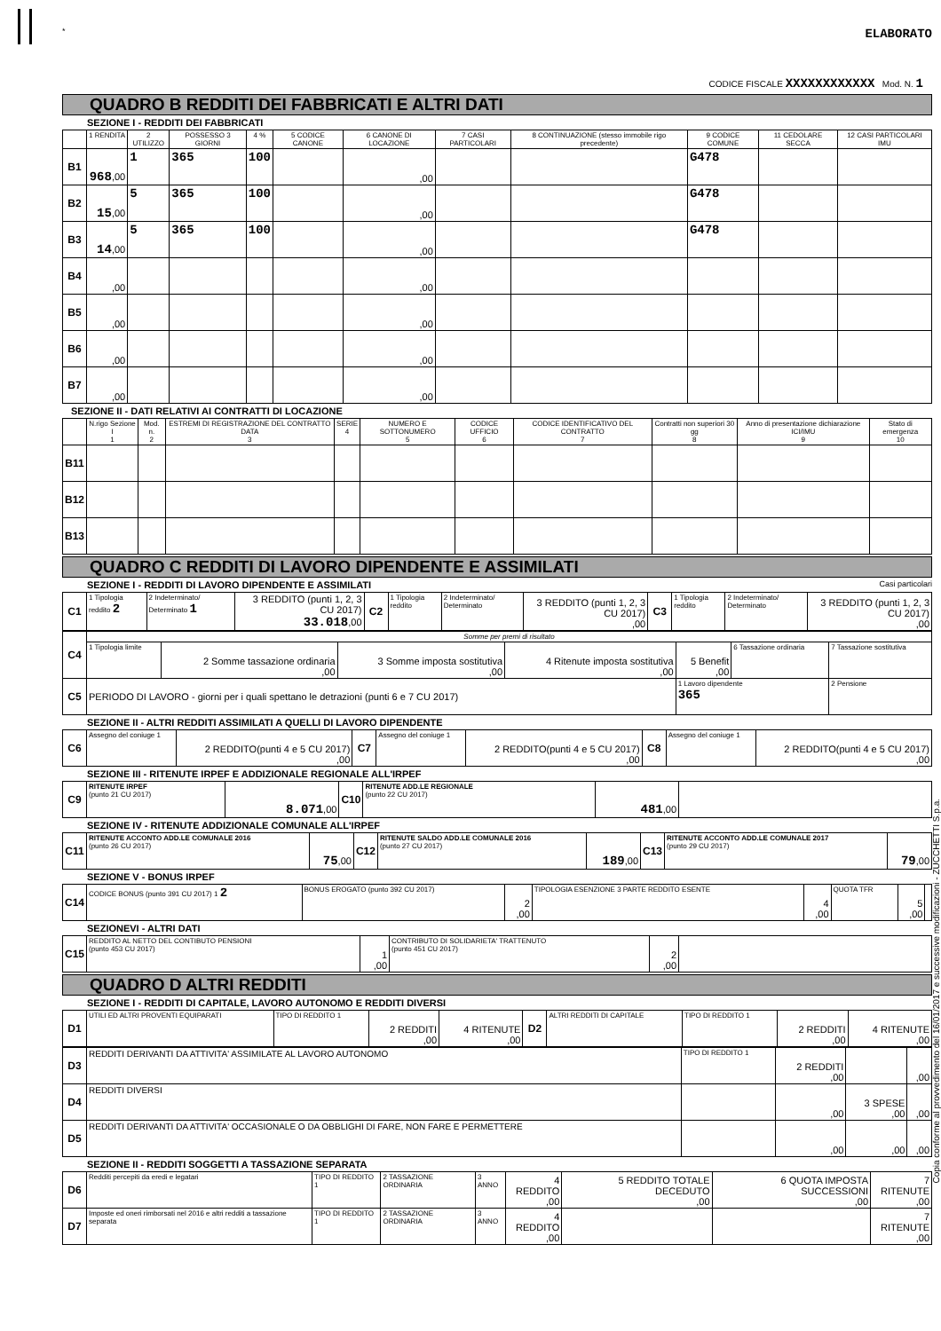* ELABORATO
CODICE FISCALE XXXXXXXXXXXX Mod. N. 1
QUADRO B REDDITI DEI FABBRICATI E ALTRI DATI
SEZIONE I - REDDITI DEI FABBRICATI
| | 1 RENDITA | 2 UTILIZZO | POSSESSO 3 GIORNI | 4 % | 5 CODICE CANONE | 6 CANONE DI LOCAZIONE | 7 CASI PARTICOLARI | 8 CONTINUAZIONE (stesso immobile rigo precedente) | 9 CODICE COMUNE | 11 CEDOLARE SECCA | 12 CASI PARTICOLARI IMU |
| --- | --- | --- | --- | --- | --- | --- | --- | --- | --- | --- | --- |
| B1 | 968 ,00 | 1 | 365 | 100 | | ,00 | | | G478 | | |
| B2 | 15 ,00 | 5 | 365 | 100 | | ,00 | | | G478 | | |
| B3 | 14 ,00 | 5 | 365 | 100 | | ,00 | | | G478 | | |
| B4 | ,00 | | | | | ,00 | | | | | |
| B5 | ,00 | | | | | ,00 | | | | | |
| B6 | ,00 | | | | | ,00 | | | | | |
| B7 | ,00 | | | | | ,00 | | | | | |
SEZIONE II - DATI RELATIVI AI CONTRATTI DI LOCAZIONE
| | N.rigo Sezione I 1 | Mod. n. 2 | ESTREMI DI REGISTRAZIONE DEL CONTRATTO DATA 3 | SERIE 4 | NUMERO E SOTTONUMERO 5 | CODICE UFFICIO 6 | CODICE IDENTIFICATIVO DEL CONTRATTO 7 | Contratti non superiori 30 gg 8 | Anno di presentazione dichiarazione ICI/IMU 9 | Stato di emergenza 10 |
| --- | --- | --- | --- | --- | --- | --- | --- | --- | --- | --- |
| B11 | | | | | | | | | | |
| B12 | | | | | | | | | | |
| B13 | | | | | | | | | | |
QUADRO C REDDITI DI LAVORO DIPENDENTE E ASSIMILATI
SEZIONE I - REDDITI DI LAVORO DIPENDENTE E ASSIMILATI Casi particolari
| C1 | 1 Tipologia reddito 2 | 2 Indeterminato/ Determinato 1 | 3 REDDITO (punti 1, 2, 3 CU 2017) 33.018 ,00 | C2 | 1 Tipologia reddito | 2 Indeterminato/ Determinato | 3 REDDITO (punti 1, 2, 3 CU 2017) ,00 | C3 | 1 Tipologia reddito | 2 Indeterminato/ Determinato | 3 REDDITO (punti 1, 2, 3 CU 2017) ,00 |
| C4 | Somme per premi di risultato | | | | | | |
| | 1 Tipologia limite | 2 Somme tassazione ordinaria ,00 | 3 Somme imposta sostitutiva ,00 | 4 Ritenute imposta sostitutiva ,00 | 5 Benefit ,00 | 6 Tassazione ordinaria | 7 Tassazione sostitutiva |
| C5 | PERIODO DI LAVORO - giorni per i quali spettano le detrazioni (punti 6 e 7 CU 2017) | | | | 1 Lavoro dipendente 365 | | 2 Pensione |
SEZIONE II - ALTRI REDDITI ASSIMILATI A QUELLI DI LAVORO DIPENDENTE
| C6 | Assegno del coniuge 1 | 2 REDDITO(punti 4 e 5 CU 2017) ,00 | C7 | Assegno del coniuge 1 | 2 REDDITO(punti 4 e 5 CU 2017) ,00 | C8 | Assegno del coniuge 1 | 2 REDDITO(punti 4 e 5 CU 2017) ,00 |
SEZIONE III - RITENUTE IRPEF E ADDIZIONALE REGIONALE ALL'IRPEF
| C9 | RITENUTE IRPEF (punto 21 CU 2017) | 8.071 ,00 | C10 | RITENUTE ADD.LE REGIONALE (punto 22 CU 2017) | 481 ,00 | |
SEZIONE IV - RITENUTE ADDIZIONALE COMUNALE ALL'IRPEF
| C11 | RITENUTE ACCONTO ADD.LE COMUNALE 2016 (punto 26 CU 2017) | 75 ,00 | C12 | RITENUTE SALDO ADD.LE COMUNALE 2016 (punto 27 CU 2017) | 189 ,00 | C13 | RITENUTE ACCONTO ADD.LE COMUNALE 2017 (punto 29 CU 2017) | 79 ,00 |
SEZIONE V - BONUS IRPEF
| C14 | CODICE BONUS (punto 391 CU 2017) 1 2 | BONUS EROGATO (punto 392 CU 2017) | 2 ,00 | TIPOLOGIA ESENZIONE 3 PARTE REDDITO ESENTE | 4 ,00 | QUOTA TFR | 5 ,00 | |
SEZIONEVI - ALTRI DATI
| C15 | REDDITO AL NETTO DEL CONTIBUTO PENSIONI (punto 453 CU 2017) | 1 ,00 | CONTRIBUTO DI SOLIDARIETA' TRATTENUTO (punto 451 CU 2017) | 2 ,00 | |
QUADRO D ALTRI REDDITI
SEZIONE I - REDDITI DI CAPITALE, LAVORO AUTONOMO E REDDITI DIVERSI
| D1 | UTILI ED ALTRI PROVENTI EQUIPARATI | TIPO DI REDDITO 1 | 2 REDDITI ,00 | 4 RITENUTE ,00 | D2 | ALTRI REDDITI DI CAPITALE | TIPO DI REDDITO 1 | 2 REDDITI ,00 | 4 RITENUTE ,00 |
| D3 | REDDITI DERIVANTI DA ATTIVITA' ASSIMILATE AL LAVORO AUTONOMO | TIPO DI REDDITO 1 | 2 REDDITI ,00 | | ,00 |
| D4 | REDDITI DIVERSI | | ,00 | 3 SPESE ,00 | ,00 |
| D5 | REDDITI DERIVANTI DA ATTIVITA' OCCASIONALE O DA OBBLIGHI DI FARE, NON FARE E PERMETTERE | | ,00 | ,00 | ,00 |
SEZIONE II - REDDITI SOGGETTI A TASSAZIONE SEPARATA
| D6 | Redditi percepiti da eredi e legatari | TIPO DI REDDITO 1 | 2 TASSAZIONE ORDINARIA | 3 ANNO | 4 REDDITO ,00 | 5 REDDITO TOTALE DECEDUTO ,00 | 6 QUOTA IMPOSTA SUCCESSIONI ,00 | 7 RITENUTE ,00 |
| D7 | Imposte ed oneri rimborsati nel 2016 e altri redditi a tassazione separata | TIPO DI REDDITO 1 | 2 TASSAZIONE ORDINARIA | 3 ANNO | 4 REDDITO ,00 | | | 7 RITENUTE ,00 |
Copia conforme al provvedimento del 16/01/2017 e successive modificazioni - ZUCCHETTI S.p.a.